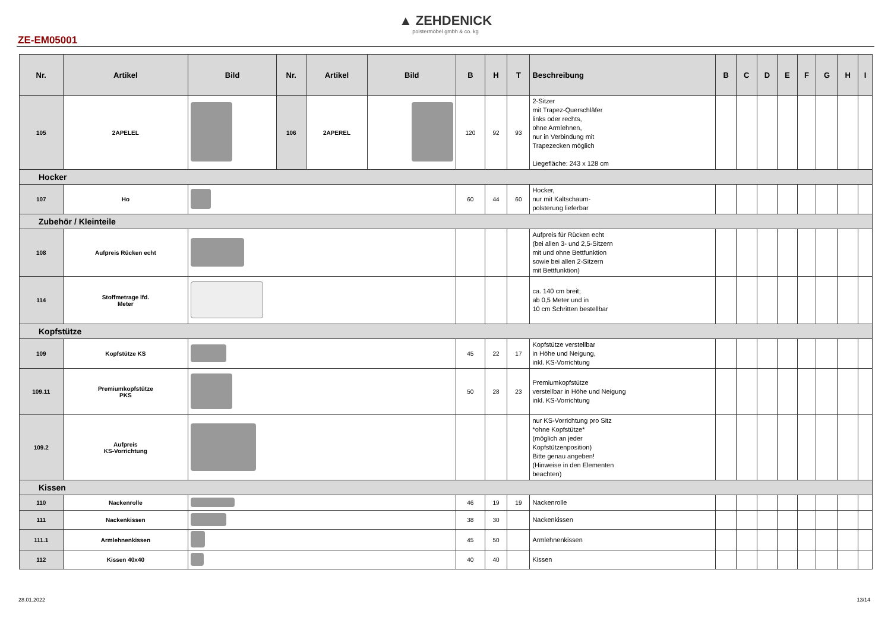▲ ZEHDENICK
polstermöbel gmbh & co. kg
ZE-EM05001
| Nr. | Artikel | Bild | Nr. | Artikel | Bild | B | H | T | Beschreibung | B | C | D | E | F | G | H | I |
| --- | --- | --- | --- | --- | --- | --- | --- | --- | --- | --- | --- | --- | --- | --- | --- | --- | --- |
| 105 | 2APELEL | | 106 | 2APEREL | | 120 | 92 | 93 | 2-Sitzer mit Trapez-Querschläfer links oder rechts, ohne Armlehnen, nur in Verbindung mit Trapezecken möglich Liegefläche: 243 x 128 cm | | | | | | | | |
| Hocker | | | | | | | | | | | | | | | | | |
| 107 | Ho | | | | | 60 | 44 | 60 | Hocker, nur mit Kaltschaum- polsterung lieferbar | | | | | | | | |
| Zubehör / Kleinteile | | | | | | | | | | | | | | | | | |
| 108 | Aufpreis Rücken echt | | | | | | | | Aufpreis für Rücken echt (bei allen 3- und 2,5-Sitzern mit und ohne Bettfunktion sowie bei allen 2-Sitzern mit Bettfunktion) | | | | | | | | |
| 114 | Stoffmetrage lfd. Meter | | | | | | | | ca. 140 cm breit; ab 0,5 Meter und in 10 cm Schritten bestellbar | | | | | | | | |
| Kopfstütze | | | | | | | | | | | | | | | | | |
| 109 | Kopfstütze KS | | | | | 45 | 22 | 17 | Kopfstütze verstellbar in Höhe und Neigung, inkl. KS-Vorrichtung | | | | | | | | |
| 109.11 | Premiumkopfstütze PKS | | | | | 50 | 28 | 23 | Premiumkopfstütze verstellbar in Höhe und Neigung inkl. KS-Vorrichtung | | | | | | | | |
| 109.2 | Aufpreis KS-Vorrichtung | | | | | | | | nur KS-Vorrichtung pro Sitz *ohne Kopfstütze* (möglich an jeder Kopfstützenposition) Bitte genau angeben! (Hinweise in den Elementen beachten) | | | | | | | | |
| Kissen | | | | | | | | | | | | | | | | | |
| 110 | Nackenrolle | | | | | 46 | 19 | 19 | Nackenrolle | | | | | | | | |
| 111 | Nackenkissen | | | | | 38 | 30 | | Nackenkissen | | | | | | | | |
| 111.1 | Armlehnenkissen | | | | | 45 | 50 | | Armlehnenkissen | | | | | | | | |
| 112 | Kissen 40x40 | | | | | 40 | 40 | | Kissen | | | | | | | | |
28.01.2022 13/14